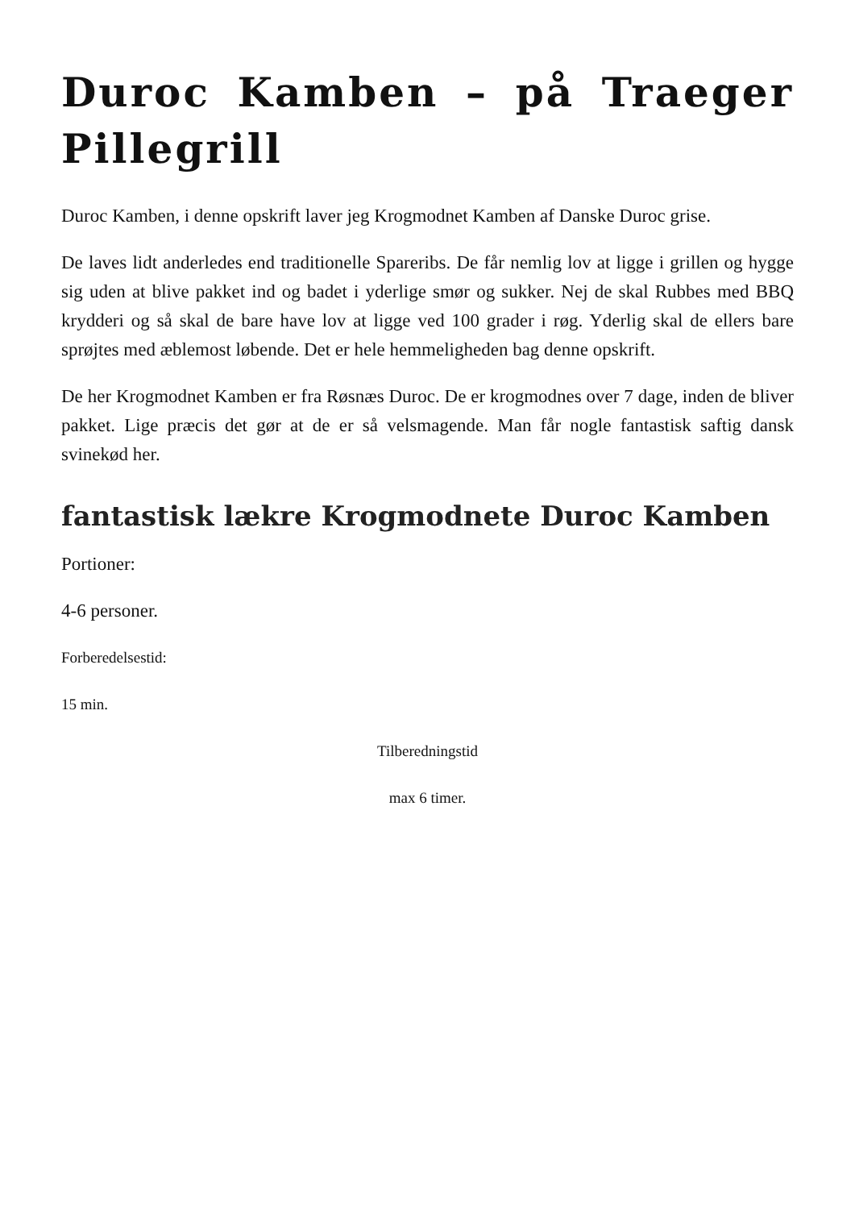Duroc Kamben – på Traeger Pillegrill
Duroc Kamben, i denne opskrift laver jeg Krogmodnet Kamben af Danske Duroc grise.
De laves lidt anderledes end traditionelle Spareribs. De får nemlig lov at ligge i grillen og hygge sig uden at blive pakket ind og badet i yderlige smør og sukker. Nej de skal Rubbes med BBQ krydderi og så skal de bare have lov at ligge ved 100 grader i røg. Yderlig skal de ellers bare sprøjtes med æblemost løbende. Det er hele hemmeligheden bag denne opskrift.
De her Krogmodnet Kamben er fra Røsnæs Duroc. De er krogmodnes over 7 dage, inden de bliver pakket. Lige præcis det gør at de er så velsmagende. Man får nogle fantastisk saftig dansk svinekød her.
fantastisk lækre Krogmodnete Duroc Kamben
Portioner:
4-6 personer.
Forberedelsestid:
15 min.
Tilberedningstid
max 6 timer.